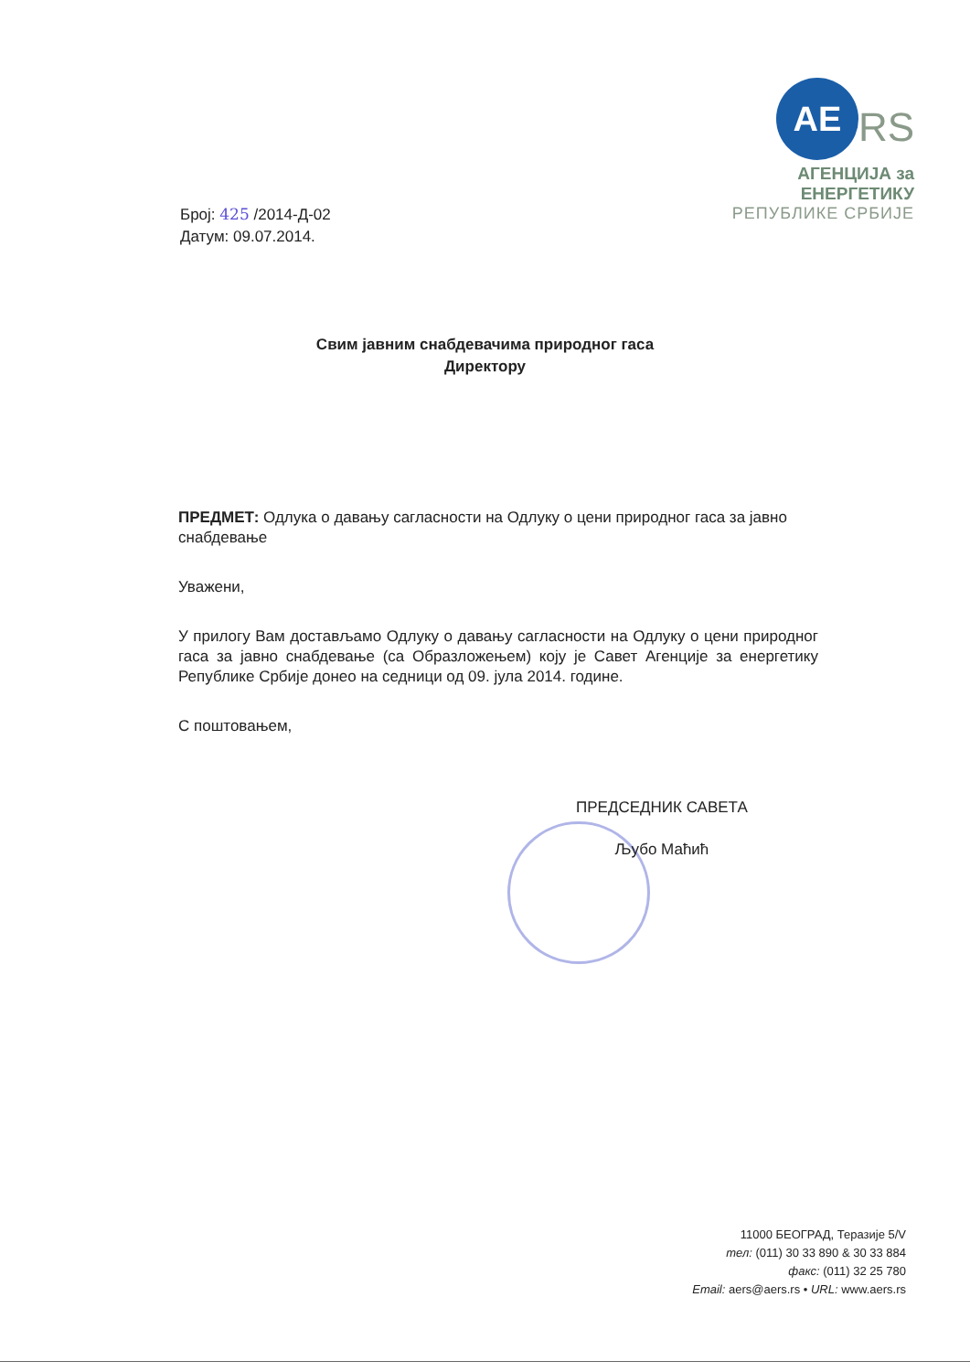AE RS
АГЕНЦИЈА за ЕНЕРГЕТИКУ
РЕПУБЛИКЕ СРБИЈЕ
Број: 425 /2014-Д-02
Датум: 09.07.2014.
Свим јавним снабдевачима природног гаса
Директору
ПРЕДМЕТ: Одлука о давању сагласности на Одлуку о цени природног гаса за јавно снабдевање
Уважени,
У прилогу Вам достављамо Одлуку о давању сагласности на Одлуку о цени природног гаса за јавно снабдевање (са Образложењем) коју је Савет Агенције за енергетику Републике Србије донео на седници од 09. јула 2014. године.
С поштовањем,
ПРЕДСЕДНИК САВЕТА
Љубо Маћић
11000 БЕОГРАД, Теразије 5/V
тел: (011) 30 33 890 & 30 33 884
факс: (011) 32 25 780
Email: aers@aers.rs • URL: www.aers.rs